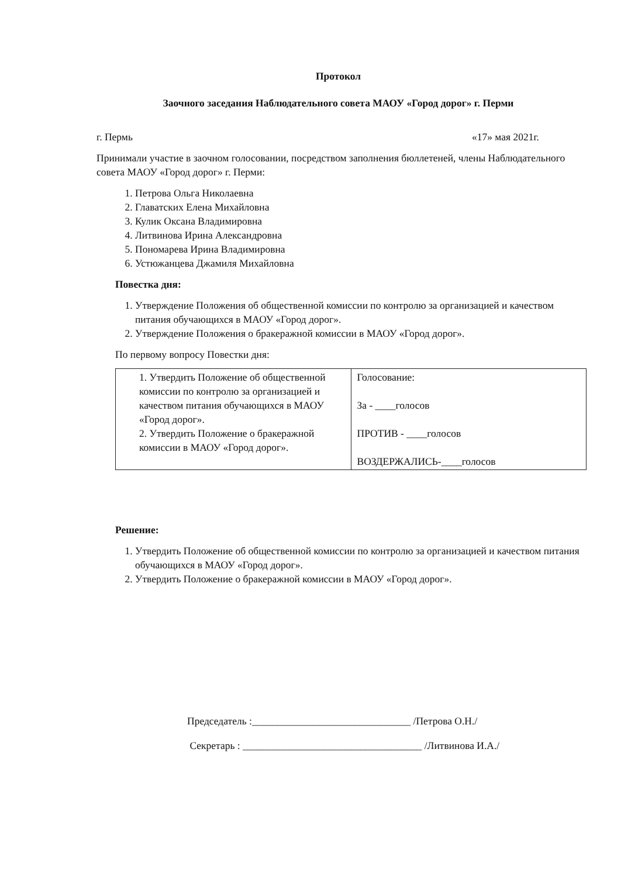Протокол
Заочного заседания Наблюдательного совета МАОУ «Город дорог» г. Перми
г. Пермь «17» мая 2021г.
Принимали участие в заочном голосовании, посредством заполнения бюллетеней, члены Наблюдательного совета МАОУ «Город дорог» г. Перми:
1. Петрова Ольга Николаевна
2. Главатских Елена Михайловна
3. Кулик Оксана Владимировна
4. Литвинова Ирина Александровна
5. Пономарева Ирина Владимировна
6. Устюжанцева Джамиля Михайловна
Повестка дня:
1. Утверждение Положения об общественной комиссии по контролю за организацией и качеством питания обучающихся в МАОУ «Город дорог».
2. Утверждение Положения о бракеражной комиссии в МАОУ «Город дорог».
По первому вопросу Повестки дня:
| 1. Утвердить Положение об общественной комиссии по контролю за организацией и качеством питания обучающихся в МАОУ «Город дорог». 2. Утвердить Положение о бракеражной комиссии в МАОУ «Город дорог». | Голосование: За - ____голосов ПРОТИВ - ____голосов ВОЗДЕРЖАЛИСЬ-____голосов |
Решение:
1. Утвердить Положение об общественной комиссии по контролю за организацией и качеством питания обучающихся в МАОУ «Город дорог».
2. Утвердить Положение о бракеражной комиссии в МАОУ «Город дорог».
Председатель :_______________________________ /Петрова О.Н./
Секретарь : ___________________________________ /Литвинова И.А./